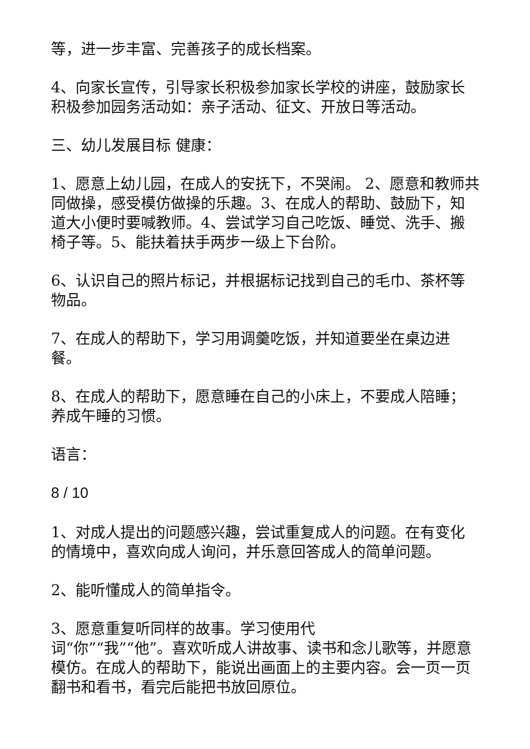等，进一步丰富、完善孩子的成长档案。
4、向家长宣传，引导家长积极参加家长学校的讲座，鼓励家长积极参加园务活动如：亲子活动、征文、开放日等活动。
三、幼儿发展目标 健康：
1、愿意上幼儿园，在成人的安抚下，不哭闹。 2、愿意和教师共同做操，感受模仿做操的乐趣。3、在成人的帮助、鼓励下，知道大小便时要喊教师。4、尝试学习自己吃饭、睡觉、洗手、搬椅子等。5、能扶着扶手两步一级上下台阶。
6、认识自己的照片标记，并根据标记找到自己的毛巾、茶杯等物品。
7、在成人的帮助下，学习用调羹吃饭，并知道要坐在桌边进餐。
8、在成人的帮助下，愿意睡在自己的小床上，不要成人陪睡；养成午睡的习惯。
语言：
8 / 10
1、对成人提出的问题感兴趣，尝试重复成人的问题。在有变化的情境中，喜欢向成人询问，并乐意回答成人的简单问题。
2、能听懂成人的简单指令。
3、愿意重复听同样的故事。学习使用代
词“你”“我”“他”。喜欢听成人讲故事、读书和念儿歌等，并愿意模仿。在成人的帮助下，能说出画面上的主要内容。会一页一页翻书和看书，看完后能把书放回原位。